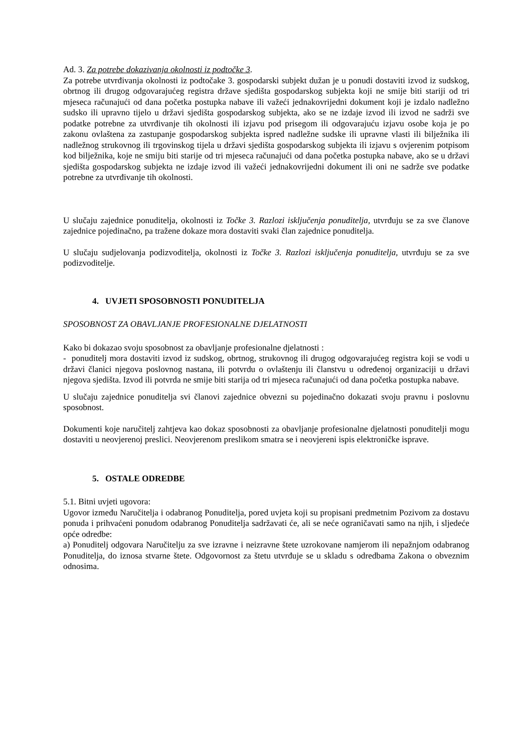Ad. 3. Za potrebe dokazivanja okolnosti iz podtočke 3.
Za potrebe utvrđivanja okolnosti iz podtočake 3. gospodarski subjekt dužan je u ponudi dostaviti izvod iz sudskog, obrtnog ili drugog odgovarajućeg registra države sjedišta gospodarskog subjekta koji ne smije biti stariji od tri mjeseca računajući od dana početka postupka nabave ili važeći jednakovrijedni dokument koji je izdalo nadležno sudsko ili upravno tijelo u državi sjedišta gospodarskog subjekta, ako se ne izdaje izvod ili izvod ne sadrži sve podatke potrebne za utvrđivanje tih okolnosti ili izjavu pod prisegom ili odgovarajuću izjavu osobe koja je po zakonu ovlaštena za zastupanje gospodarskog subjekta ispred nadležne sudske ili upravne vlasti ili bilježnika ili nadležnog strukovnog ili trgovinskog tijela u državi sjedišta gospodarskog subjekta ili izjavu s ovjerenim potpisom kod bilježnika, koje ne smiju biti starije od tri mjeseca računajući od dana početka postupka nabave, ako se u državi sjedišta gospodarskog subjekta ne izdaje izvod ili važeći jednakovrijedni dokument ili oni ne sadrže sve podatke potrebne za utvrđivanje tih okolnosti.
U slučaju zajednice ponuditelja, okolnosti iz Točke 3. Razlozi isključenja ponuditelja, utvrđuju se za sve članove zajednice pojedinačno, pa tražene dokaze mora dostaviti svaki član zajednice ponuditelja.
U slučaju sudjelovanja podizvoditelja, okolnosti iz Točke 3. Razlozi isključenja ponuditelja, utvrđuju se za sve podizvoditelje.
4. UVJETI SPOSOBNOSTI PONUDITELJA
SPOSOBNOST ZA OBAVLJANJE PROFESIONALNE DJELATNOSTI
Kako bi dokazao svoju sposobnost za obavljanje profesionalne djelatnosti :
- ponuditelj mora dostaviti izvod iz sudskog, obrtnog, strukovnog ili drugog odgovarajućeg registra koji se vodi u državi članici njegova poslovnog nastana, ili potvrdu o ovlaštenju ili članstvu u određenoj organizaciji u državi njegova sjedišta. Izvod ili potvrda ne smije biti starija od tri mjeseca računajući od dana početka postupka nabave.
U slučaju zajednice ponuditelja svi članovi zajednice obvezni su pojedinačno dokazati svoju pravnu i poslovnu sposobnost.
Dokumenti koje naručitelj zahtjeva kao dokaz sposobnosti za obavljanje profesionalne djelatnosti ponuditelji mogu dostaviti u neovjerenoj preslici. Neovjerenom preslikom smatra se i neovjereni ispis elektroničke isprave.
5. OSTALE ODREDBE
5.1. Bitni uvjeti ugovora:
Ugovor između Naručitelja i odabranog Ponuditelja, pored uvjeta koji su propisani predmetnim Pozivom za dostavu ponuda i prihvaćeni ponudom odabranog Ponuditelja sadržavati će, ali se neće ograničavati samo na njih, i sljedeće opće odredbe:
a) Ponuditelj odgovara Naručitelju za sve izravne i neizravne štete uzrokovane namjerom ili nepažnjom odabranog Ponuditelja, do iznosa stvarne štete. Odgovornost za štetu utvrđuje se u skladu s odredbama Zakona o obveznim odnosima.